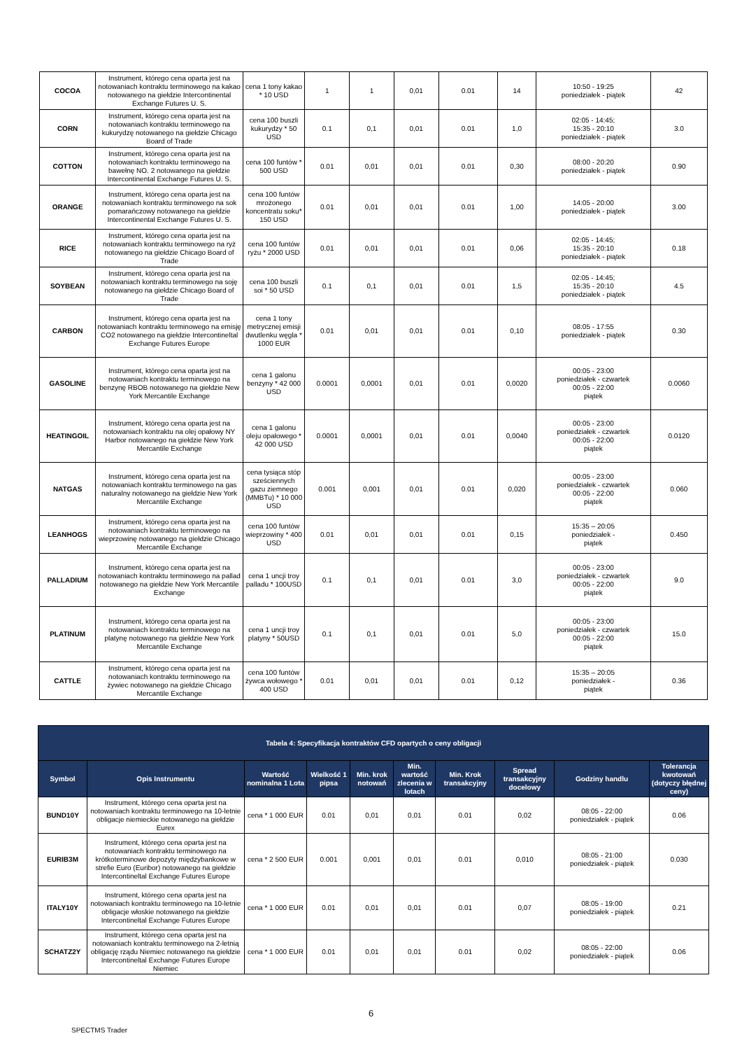| COCOA | Instrument, którego cena oparta jest na notowaniach kontraktu terminowego na kakao notowanego na giełdzie Intercontinental Exchange Futures U. S. | cena 1 tony kakao * 10 USD | 1 | 1 | 0,01 | 0.01 | 14 | 10:50 - 19:25 poniedziałek - piątek | 42 |
| CORN | Instrument, którego cena oparta jest na notowaniach kontraktu terminowego na kukurydzę notowanego na giełdzie Chicago Board of Trade | cena 100 buszli kukurydzy * 50 USD | 0.1 | 0,1 | 0,01 | 0.01 | 1,0 | 02:05 - 14:45; 15:35 - 20:10 poniedziałek - piątek | 3.0 |
| COTTON | Instrument, którego cena oparta jest na notowaniach kontraktu terminowego na bawełnę NO. 2 notowanego na giełdzie Intercontinental Exchange Futures U. S. | cena 100 funtów * 500 USD | 0.01 | 0,01 | 0,01 | 0.01 | 0,30 | 08:00 - 20:20 poniedziałek - piątek | 0.90 |
| ORANGE | Instrument, którego cena oparta jest na notowaniach kontraktu terminowego na sok pomarańczowy notowanego na giełdzie Intercontinental Exchange Futures U. S. | cena 100 funtów mrożonego koncentratu soku* 150 USD | 0.01 | 0,01 | 0,01 | 0.01 | 1,00 | 14:05 - 20:00 poniedziałek - piątek | 3.00 |
| RICE | Instrument, którego cena oparta jest na notowaniach kontraktu terminowego na ryż notowanego na giełdzie Chicago Board of Trade | cena 100 funtów ryżu * 2000 USD | 0.01 | 0,01 | 0,01 | 0.01 | 0,06 | 02:05 - 14:45; 15:35 - 20:10 poniedziałek - piątek | 0.18 |
| SOYBEAN | Instrument, którego cena oparta jest na notowaniach kontraktu terminowego na soję notowanego na giełdzie Chicago Board of Trade | cena 100 buszli soi * 50 USD | 0.1 | 0,1 | 0,01 | 0.01 | 1,5 | 02:05 - 14:45; 15:35 - 20:10 poniedziałek - piątek | 4.5 |
| CARBON | Instrument, którego cena oparta jest na notowaniach kontraktu terminowego na emisję CO2 notowanego na giełdzie Intercontineltal Exchange Futures Europe | cena 1 tony metrycznej emisji dwutlenku węgla * 1000 EUR | 0.01 | 0,01 | 0,01 | 0.01 | 0,10 | 08:05 - 17:55 poniedziałek - piątek | 0.30 |
| GASOLINE | Instrument, którego cena oparta jest na notowaniach kontraktu terminowego na benzynę RBOB notowanego na giełdzie New York Mercantile Exchange | cena 1 galonu benzyny * 42 000 USD | 0.0001 | 0,0001 | 0,01 | 0.01 | 0,0020 | 00:05 - 23:00 poniedziałek - czwartek 00:05 - 22:00 piątek | 0.0060 |
| HEATINGOIL | Instrument, którego cena oparta jest na notowaniach kontraktu na olej opałowy NY Harbor notowanego na giełdzie New York Mercantile Exchange | cena 1 galonu oleju opałowego * 42 000 USD | 0.0001 | 0,0001 | 0,01 | 0.01 | 0,0040 | 00:05 - 23:00 poniedziałek - czwartek 00:05 - 22:00 piątek | 0.0120 |
| NATGAS | Instrument, którego cena oparta jest na notowaniach kontraktu terminowego na gas naturalny notowanego na giełdzie New York Mercantile Exchange | cena tysiąca stóp sześciennych gazu ziemnego (MMBTu) * 10 000 USD | 0.001 | 0,001 | 0,01 | 0.01 | 0,020 | 00:05 - 23:00 poniedziałek - czwartek 00:05 - 22:00 piątek | 0.060 |
| LEANHOGS | Instrument, którego cena oparta jest na notowaniach kontraktu terminowego na wieprzowinę notowanego na giełdzie Chicago Mercantile Exchange | cena 100 funtów wieprzowiny * 400 USD | 0.01 | 0,01 | 0,01 | 0.01 | 0,15 | 15:35 – 20:05 poniedziałek - piątek | 0.450 |
| PALLADIUM | Instrument, którego cena oparta jest na notowaniach kontraktu terminowego na pallad notowanego na giełdzie New York Mercantile Exchange | cena 1 uncji troy palladu * 100USD | 0.1 | 0,1 | 0,01 | 0.01 | 3,0 | 00:05 - 23:00 poniedziałek - czwartek 00:05 - 22:00 piątek | 9.0 |
| PLATINUM | Instrument, którego cena oparta jest na notowaniach kontraktu terminowego na platynę notowanego na giełdzie New York Mercantile Exchange | cena 1 uncji troy platyny * 50USD | 0.1 | 0,1 | 0,01 | 0.01 | 5,0 | 00:05 - 23:00 poniedziałek - czwartek 00:05 - 22:00 piątek | 15.0 |
| CATTLE | Instrument, którego cena oparta jest na notowaniach kontraktu terminowego na żywiec notowanego na giełdzie Chicago Mercantile Exchange | cena 100 funtów żywca wołowego * 400 USD | 0.01 | 0,01 | 0,01 | 0.01 | 0,12 | 15:35 – 20:05 poniedziałek - piątek | 0.36 |
| Tabela 4: Specyfikacja kontraktów CFD opartych o ceny obligacji | | | | | | | | | |
| --- | --- | --- | --- | --- | --- | --- | --- | --- | --- |
| Symbol | Opis Instrumentu | Wartość nominalna 1 Lota | Wielkość 1 pipsa | Min. krok notowań | Min. wartość zlecenia w lotach | Min. Krok transakcyjny | Spread transakcyjny docelowy | Godziny handlu | Tolerancja kwotowań (dotyczy błędnej ceny) |
| BUND10Y | Instrument, którego cena oparta jest na notowaniach kontraktu terminowego na 10-letnie obligacje niemieckie notowanego na giełdzie Eurex | cena * 1 000 EUR | 0.01 | 0,01 | 0,01 | 0.01 | 0,02 | 08:05 - 22:00 poniedziałek - piątek | 0.06 |
| EURIB3M | Instrument, którego cena oparta jest na notowaniach kontraktu terminowego na krótkoterminowe depozyty międzybankowe w strefie Euro (Euribor) notowanego na giełdzie Intercontineltal Exchange Futures Europe | cena * 2 500 EUR | 0.001 | 0,001 | 0,01 | 0.01 | 0,010 | 08:05 - 21:00 poniedziałek - piątek | 0.030 |
| ITALY10Y | Instrument, którego cena oparta jest na notowaniach kontraktu terminowego na 10-letnie obligacje włoskie notowanego na giełdzie Intercontineltal Exchange Futures Europe | cena * 1 000 EUR | 0.01 | 0,01 | 0,01 | 0.01 | 0,07 | 08:05 - 19:00 poniedziałek - piątek | 0.21 |
| SCHATZ2Y | Instrument, którego cena oparta jest na notowaniach kontraktu terminowego na 2-letnią obligację rządu Niemiec notowanego na giełdzie Intercontineltal Exchange Futures Europe Niemiec | cena * 1 000 EUR | 0.01 | 0,01 | 0,01 | 0.01 | 0,02 | 08:05 - 22:00 poniedziałek - piątek | 0.06 |
6
SPECTMS Trader